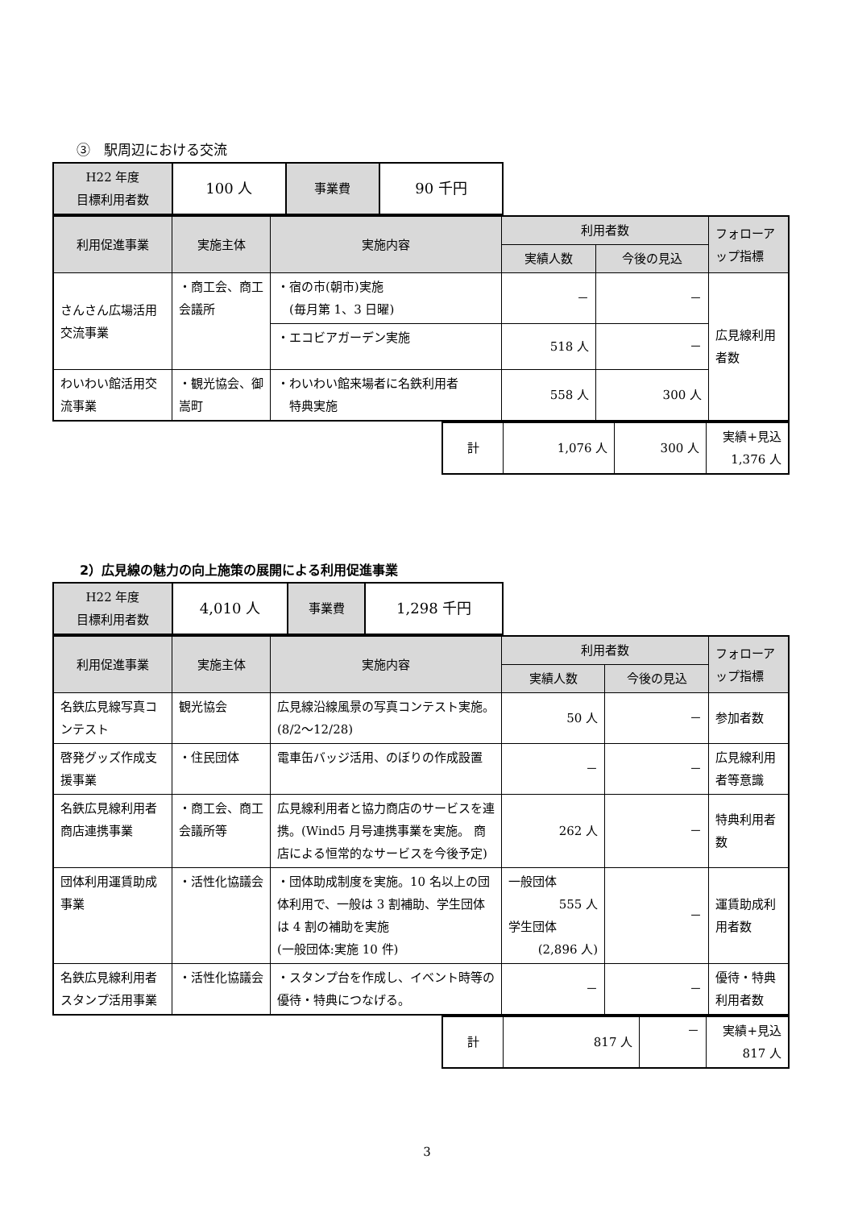③　駅周辺における交流
| H22 年度 目標利用者数 | 100 人 | 事業費 | 90 千円 |
| 利用促進事業 | 実施主体 | 実施内容 | 利用者数 | | フォローアップ指標 |
| --- | --- | --- | --- | --- | --- |
| | | | 実績人数 | 今後の見込 | |
| さんさん広場活用交流事業 | ・商工会、商工会議所 | ・宿の市(朝市)実施 (毎月第 1、3 日曜) | － | － | 広見線利用者数 |
| | | ・エコビアガーデン実施 | 518 人 | － | |
| わいわい館活用交流事業 | ・観光協会、御嵩町 | ・わいわい館来場者に名鉄利用者 特典実施 | 558 人 | 300 人 | |
| 計 | 1,076 人 | 300 人 | 実績+見込 1,376 人 |
2）広見線の魅力の向上施策の展開による利用促進事業
| H22 年度 目標利用者数 | 4,010 人 | 事業費 | 1,298 千円 |
| 利用促進事業 | 実施主体 | 実施内容 | 利用者数 | | フォローアップ指標 |
| --- | --- | --- | --- | --- | --- |
| | | | 実績人数 | 今後の見込 | |
| 名鉄広見線写真コンテスト | 観光協会 | 広見線沿線風景の写真コンテスト実施。(8/2～12/28) | 50 人 | － | 参加者数 |
| 啓発グッズ作成支援事業 | ・住民団体 | 電車缶バッジ活用、のぼりの作成設置 | － | － | 広見線利用者等意識 |
| 名鉄広見線利用者商店連携事業 | ・商工会、商工会議所等 | 広見線利用者と協力商店のサービスを連携。(Wind5 月号連携事業を実施。 商店による恒常的なサービスを今後予定) | 262 人 | － | 特典利用者数 |
| 団体利用運賃助成事業 | ・活性化協議会 | ・団体助成制度を実施。10 名以上の団体利用で、一般は 3 割補助、学生団体は 4 割の補助を実施 (一般団体:実施 10 件) | 一般団体 555 人 学生団体 (2,896 人) | － | 運賃助成利用者数 |
| 名鉄広見線利用者スタンプ活用事業 | ・活性化協議会 | ・スタンプ台を作成し、イベント時等の優待・特典につなげる。 | － | － | 優待・特典利用者数 |
| 計 | 817 人 | － | 実績+見込 817 人 |
3